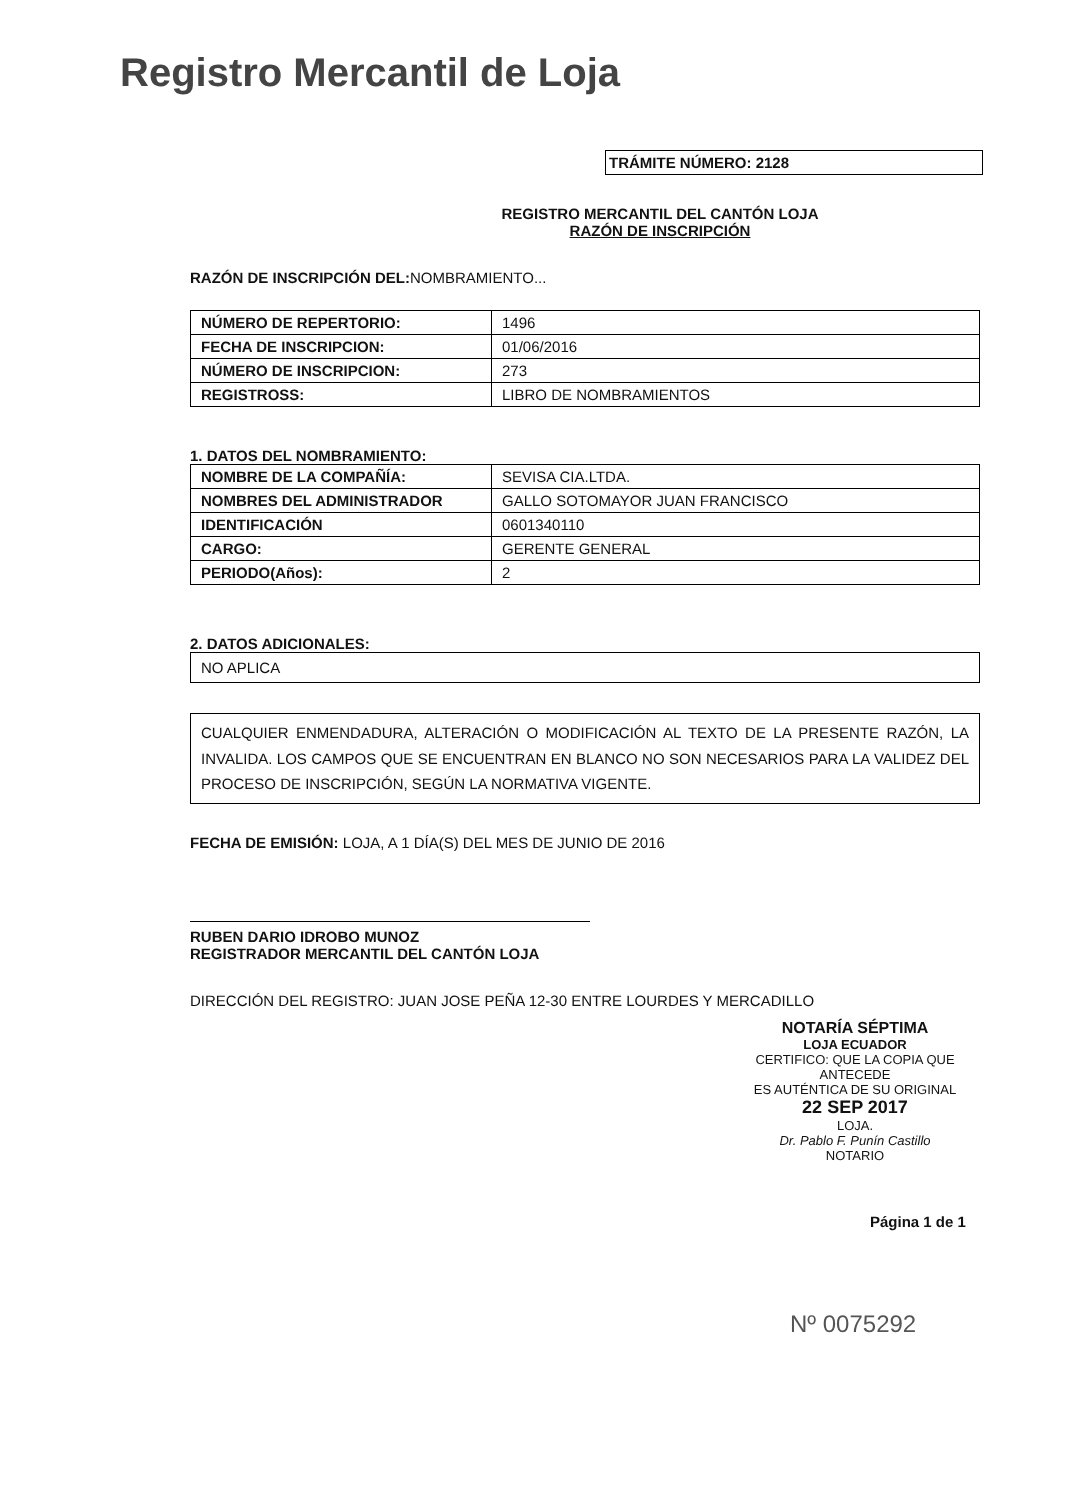Registro Mercantil de Loja
TRÁMITE NÚMERO: 2128
REGISTRO MERCANTIL DEL CANTÓN LOJA
RAZÓN DE INSCRIPCIÓN
RAZÓN DE INSCRIPCIÓN DEL: NOMBRAMIENTO...
| NÚMERO DE REPERTORIO: | 1496 |
| FECHA DE INSCRIPCION: | 01/06/2016 |
| NÚMERO DE INSCRIPCION: | 273 |
| REGISTROSS: | LIBRO DE NOMBRAMIENTOS |
1. DATOS DEL NOMBRAMIENTO:
| NOMBRE DE LA COMPAÑÍA: | SEVISA CIA.LTDA. |
| NOMBRES DEL ADMINISTRADOR | GALLO SOTOMAYOR JUAN FRANCISCO |
| IDENTIFICACIÓN | 0601340110 |
| CARGO: | GERENTE GENERAL |
| PERIODO(Años): | 2 |
2. DATOS ADICIONALES:
NO APLICA
CUALQUIER ENMENDADURA, ALTERACIÓN O MODIFICACIÓN AL TEXTO DE LA PRESENTE RAZÓN, LA INVALIDA. LOS CAMPOS QUE SE ENCUENTRAN EN BLANCO NO SON NECESARIOS PARA LA VALIDEZ DEL PROCESO DE INSCRIPCIÓN, SEGÚN LA NORMATIVA VIGENTE.
FECHA DE EMISIÓN: LOJA, A 1 DÍA(S) DEL MES DE JUNIO DE 2016
RUBEN DARIO IDROBO MUNOZ
REGISTRADOR MERCANTIL DEL CANTÓN LOJA
DIRECCIÓN DEL REGISTRO: JUAN JOSE PEÑA 12-30 ENTRE LOURDES Y MERCADILLO
NOTARÍA SÉPTIMA
LOJA ECUADOR
CERTIFICO: QUE LA COPIA QUE ANTECEDE
ES AUTÉNTICA DE SU ORIGINAL
22 SEP 2017
LOJA.
Dr. Pablo F. Punín Castillo
NOTARIO
Página 1 de 1
Nº 0075292